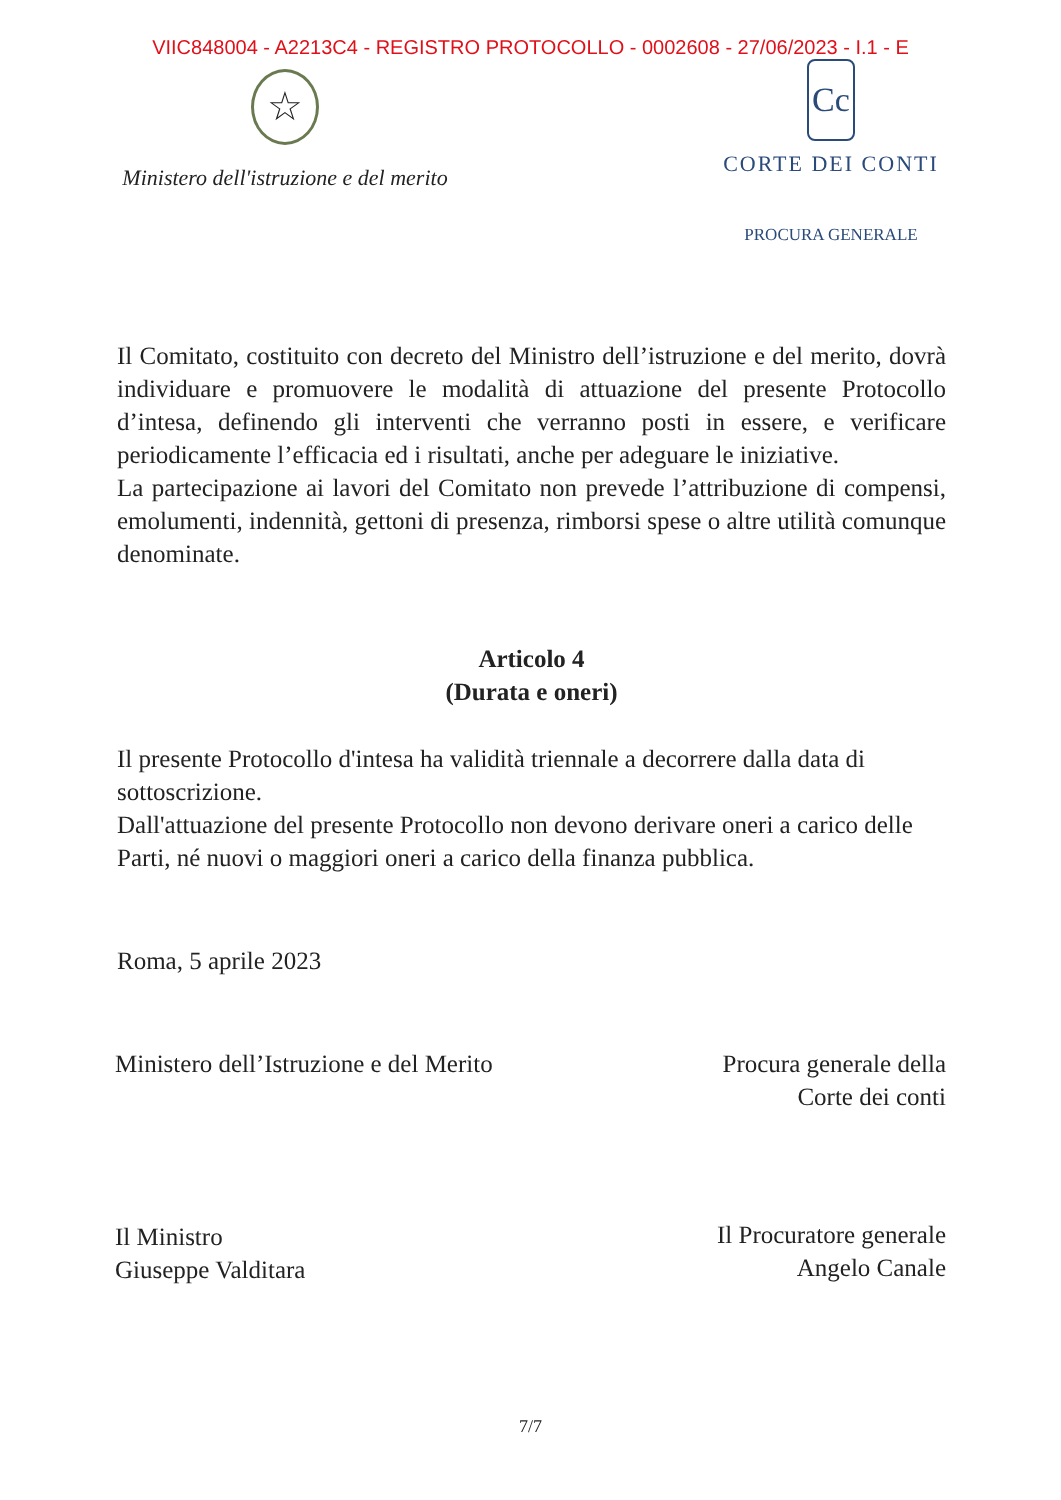VIIC848004 - A2213C4 - REGISTRO PROTOCOLLO - 0002608 - 27/06/2023 - I.1 - E
☆
Ministero dell'istruzione e del merito
Cc
CORTE DEI CONTI
PROCURA GENERALE
Il Comitato, costituito con decreto del Ministro dell’istruzione e del merito, dovrà individuare e promuovere le modalità di attuazione del presente Protocollo d’intesa, definendo gli interventi che verranno posti in essere, e verificare periodicamente l’efficacia ed i risultati, anche per adeguare le iniziative.
La partecipazione ai lavori del Comitato non prevede l’attribuzione di compensi, emolumenti, indennità, gettoni di presenza, rimborsi spese o altre utilità comunque denominate.
Articolo 4
(Durata e oneri)
Il presente Protocollo d'intesa ha validità triennale a decorrere dalla data di sottoscrizione.
Dall'attuazione del presente Protocollo non devono derivare oneri a carico delle Parti, né nuovi o maggiori oneri a carico della finanza pubblica.
Roma, 5 aprile 2023
Ministero dell’Istruzione e del Merito
Il Ministro
Giuseppe Valditara
Procura generale della
Corte dei conti
Il Procuratore generale
Angelo Canale
7/7